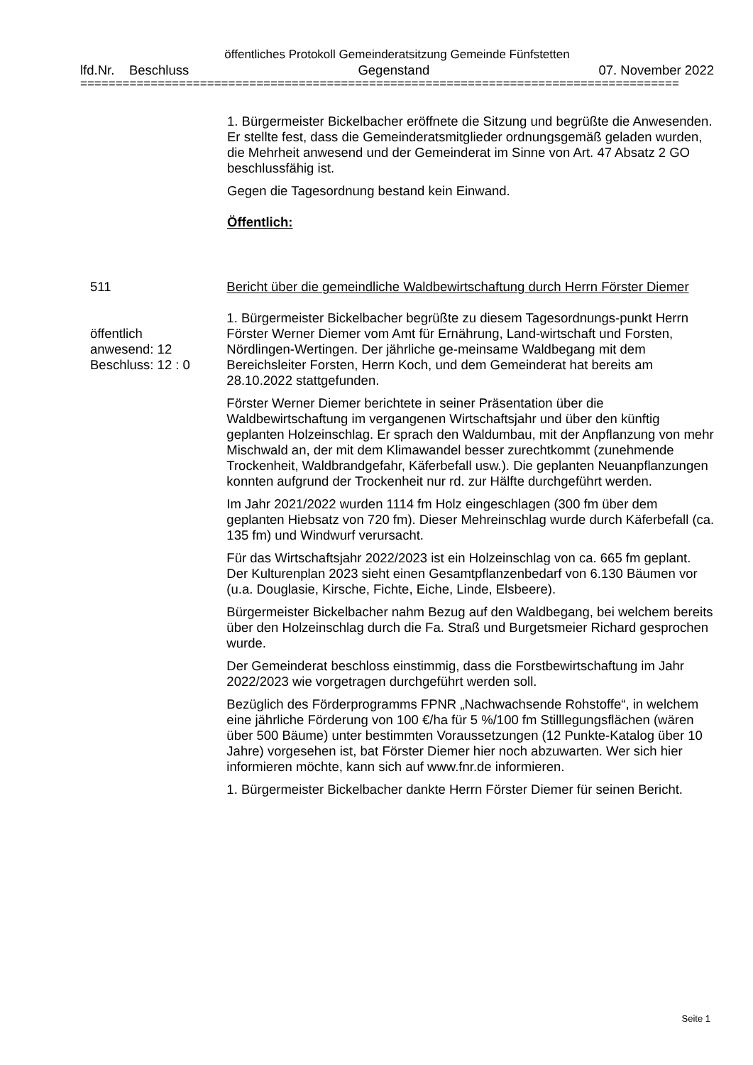öffentliches Protokoll Gemeinderatsitzung Gemeinde Fünfstetten
lfd.Nr. Beschluss Gegenstand 07. November 2022
=====================================================================================
1. Bürgermeister Bickelbacher eröffnete die Sitzung und begrüßte die Anwesenden. Er stellte fest, dass die Gemeinderatsmitglieder ordnungsgemäß geladen wurden, die Mehrheit anwesend und der Gemeinderat im Sinne von Art. 47 Absatz 2 GO beschlussfähig ist.
Gegen die Tagesordnung bestand kein Einwand.
Öffentlich:
511
öffentlich
anwesend: 12
Beschluss: 12 : 0
Bericht über die gemeindliche Waldbewirtschaftung durch Herrn Förster Diemer
1. Bürgermeister Bickelbacher begrüßte zu diesem Tagesordnungs-punkt Herrn Förster Werner Diemer vom Amt für Ernährung, Land-wirtschaft und Forsten, Nördlingen-Wertingen. Der jährliche ge-meinsame Waldbegang mit dem Bereichsleiter Forsten, Herrn Koch, und dem Gemeinderat hat bereits am 28.10.2022 stattgefunden.
Förster Werner Diemer berichtete in seiner Präsentation über die Waldbewirtschaftung im vergangenen Wirtschaftsjahr und über den künftig geplanten Holzeinschlag. Er sprach den Waldumbau, mit der Anpflanzung von mehr Mischwald an, der mit dem Klimawandel besser zurechtkommt (zunehmende Trockenheit, Waldbrandgefahr, Käferbefall usw.). Die geplanten Neuanpflanzungen konnten aufgrund der Trockenheit nur rd. zur Hälfte durchgeführt werden.
Im Jahr 2021/2022 wurden 1114 fm Holz eingeschlagen (300 fm über dem geplanten Hiebsatz von 720 fm). Dieser Mehreinschlag wurde durch Käferbefall (ca. 135 fm) und Windwurf verursacht.
Für das Wirtschaftsjahr 2022/2023 ist ein Holzeinschlag von ca. 665 fm geplant. Der Kulturenplan 2023 sieht einen Gesamtpflanzenbedarf von 6.130 Bäumen vor (u.a. Douglasie, Kirsche, Fichte, Eiche, Linde, Elsbeere).
Bürgermeister Bickelbacher nahm Bezug auf den Waldbegang, bei welchem bereits über den Holzeinschlag durch die Fa. Straß und Burgetsmeier Richard gesprochen wurde.
Der Gemeinderat beschloss einstimmig, dass die Forstbewirtschaftung im Jahr 2022/2023 wie vorgetragen durchgeführt werden soll.
Bezüglich des Förderprogramms FPNR „Nachwachsende Rohstoffe“, in welchem eine jährliche Förderung von 100 €/ha für 5 %/100 fm Stilllegungsflächen (wären über 500 Bäume) unter bestimmten Voraussetzungen (12 Punkte-Katalog über 10 Jahre) vorgesehen ist, bat Förster Diemer hier noch abzuwarten. Wer sich hier informieren möchte, kann sich auf www.fnr.de informieren.
1. Bürgermeister Bickelbacher dankte Herrn Förster Diemer für seinen Bericht.
Seite 1